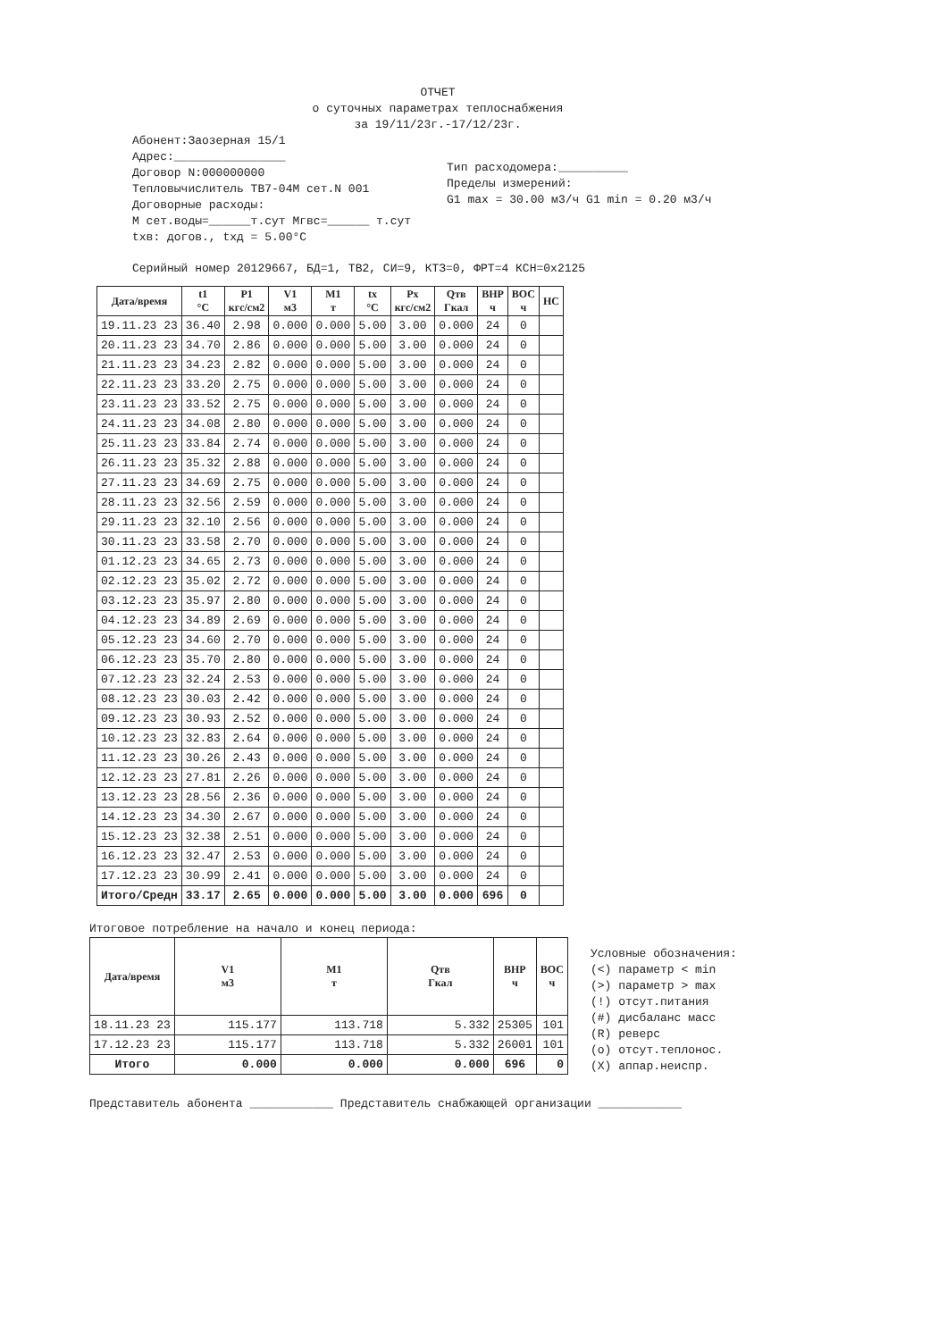ОТЧЕТ
о суточных параметрах теплоснабжения
за 19/11/23г.-17/12/23г.
Абонент:Заозерная 15/1
Адрес:________________
Договор N:000000000
Тепловычислитель ТВ7-04М сет.N 001
Договорные расходы:
М сет.воды=______т.сут Мгвс=______ т.сут
tхв: догов., tхд = 5.00°С
Тип расходомера:__________
Пределы измерений:
G1 max = 30.00 м3/ч G1 min = 0.20 м3/ч
Серийный номер 20129667, БД=1, ТВ2, СИ=9, КТЗ=0, ФРТ=4 КСН=0x2125
| Дата/время | t1 °С | P1 кгс/см2 | V1 м3 | M1 т | tx °С | Px кгс/см2 | Qтв Гкал | ВНР ч | ВОС ч | НС |
| --- | --- | --- | --- | --- | --- | --- | --- | --- | --- | --- |
| 19.11.23 23 | 36.40 | 2.98 | 0.000 | 0.000 | 5.00 | 3.00 | 0.000 | 24 | 0 | |
| 20.11.23 23 | 34.70 | 2.86 | 0.000 | 0.000 | 5.00 | 3.00 | 0.000 | 24 | 0 | |
| 21.11.23 23 | 34.23 | 2.82 | 0.000 | 0.000 | 5.00 | 3.00 | 0.000 | 24 | 0 | |
| 22.11.23 23 | 33.20 | 2.75 | 0.000 | 0.000 | 5.00 | 3.00 | 0.000 | 24 | 0 | |
| 23.11.23 23 | 33.52 | 2.75 | 0.000 | 0.000 | 5.00 | 3.00 | 0.000 | 24 | 0 | |
| 24.11.23 23 | 34.08 | 2.80 | 0.000 | 0.000 | 5.00 | 3.00 | 0.000 | 24 | 0 | |
| 25.11.23 23 | 33.84 | 2.74 | 0.000 | 0.000 | 5.00 | 3.00 | 0.000 | 24 | 0 | |
| 26.11.23 23 | 35.32 | 2.88 | 0.000 | 0.000 | 5.00 | 3.00 | 0.000 | 24 | 0 | |
| 27.11.23 23 | 34.69 | 2.75 | 0.000 | 0.000 | 5.00 | 3.00 | 0.000 | 24 | 0 | |
| 28.11.23 23 | 32.56 | 2.59 | 0.000 | 0.000 | 5.00 | 3.00 | 0.000 | 24 | 0 | |
| 29.11.23 23 | 32.10 | 2.56 | 0.000 | 0.000 | 5.00 | 3.00 | 0.000 | 24 | 0 | |
| 30.11.23 23 | 33.58 | 2.70 | 0.000 | 0.000 | 5.00 | 3.00 | 0.000 | 24 | 0 | |
| 01.12.23 23 | 34.65 | 2.73 | 0.000 | 0.000 | 5.00 | 3.00 | 0.000 | 24 | 0 | |
| 02.12.23 23 | 35.02 | 2.72 | 0.000 | 0.000 | 5.00 | 3.00 | 0.000 | 24 | 0 | |
| 03.12.23 23 | 35.97 | 2.80 | 0.000 | 0.000 | 5.00 | 3.00 | 0.000 | 24 | 0 | |
| 04.12.23 23 | 34.89 | 2.69 | 0.000 | 0.000 | 5.00 | 3.00 | 0.000 | 24 | 0 | |
| 05.12.23 23 | 34.60 | 2.70 | 0.000 | 0.000 | 5.00 | 3.00 | 0.000 | 24 | 0 | |
| 06.12.23 23 | 35.70 | 2.80 | 0.000 | 0.000 | 5.00 | 3.00 | 0.000 | 24 | 0 | |
| 07.12.23 23 | 32.24 | 2.53 | 0.000 | 0.000 | 5.00 | 3.00 | 0.000 | 24 | 0 | |
| 08.12.23 23 | 30.03 | 2.42 | 0.000 | 0.000 | 5.00 | 3.00 | 0.000 | 24 | 0 | |
| 09.12.23 23 | 30.93 | 2.52 | 0.000 | 0.000 | 5.00 | 3.00 | 0.000 | 24 | 0 | |
| 10.12.23 23 | 32.83 | 2.64 | 0.000 | 0.000 | 5.00 | 3.00 | 0.000 | 24 | 0 | |
| 11.12.23 23 | 30.26 | 2.43 | 0.000 | 0.000 | 5.00 | 3.00 | 0.000 | 24 | 0 | |
| 12.12.23 23 | 27.81 | 2.26 | 0.000 | 0.000 | 5.00 | 3.00 | 0.000 | 24 | 0 | |
| 13.12.23 23 | 28.56 | 2.36 | 0.000 | 0.000 | 5.00 | 3.00 | 0.000 | 24 | 0 | |
| 14.12.23 23 | 34.30 | 2.67 | 0.000 | 0.000 | 5.00 | 3.00 | 0.000 | 24 | 0 | |
| 15.12.23 23 | 32.38 | 2.51 | 0.000 | 0.000 | 5.00 | 3.00 | 0.000 | 24 | 0 | |
| 16.12.23 23 | 32.47 | 2.53 | 0.000 | 0.000 | 5.00 | 3.00 | 0.000 | 24 | 0 | |
| 17.12.23 23 | 30.99 | 2.41 | 0.000 | 0.000 | 5.00 | 3.00 | 0.000 | 24 | 0 | |
| Итого/Средн | 33.17 | 2.65 | 0.000 | 0.000 | 5.00 | 3.00 | 0.000 | 696 | 0 | |
Итоговое потребление на начало и конец периода:
| Дата/время | V1 м3 | M1 т | Qтв Гкал | ВНР ч | ВОС ч |
| --- | --- | --- | --- | --- | --- |
| 18.11.23 23 | 115.177 | 113.718 | 5.332 | 25305 | 101 |
| 17.12.23 23 | 115.177 | 113.718 | 5.332 | 26001 | 101 |
| Итого | 0.000 | 0.000 | 0.000 | 696 | 0 |
Условные обозначения:
(<) параметр < min
(>) параметр > max
(!) отсут.питания
(#) дисбаланс масс
(R) реверс
(o) отсут.теплонос.
(X) аппар.неиспр.
Представитель абонента ____________ Представитель снабжающей организации ____________